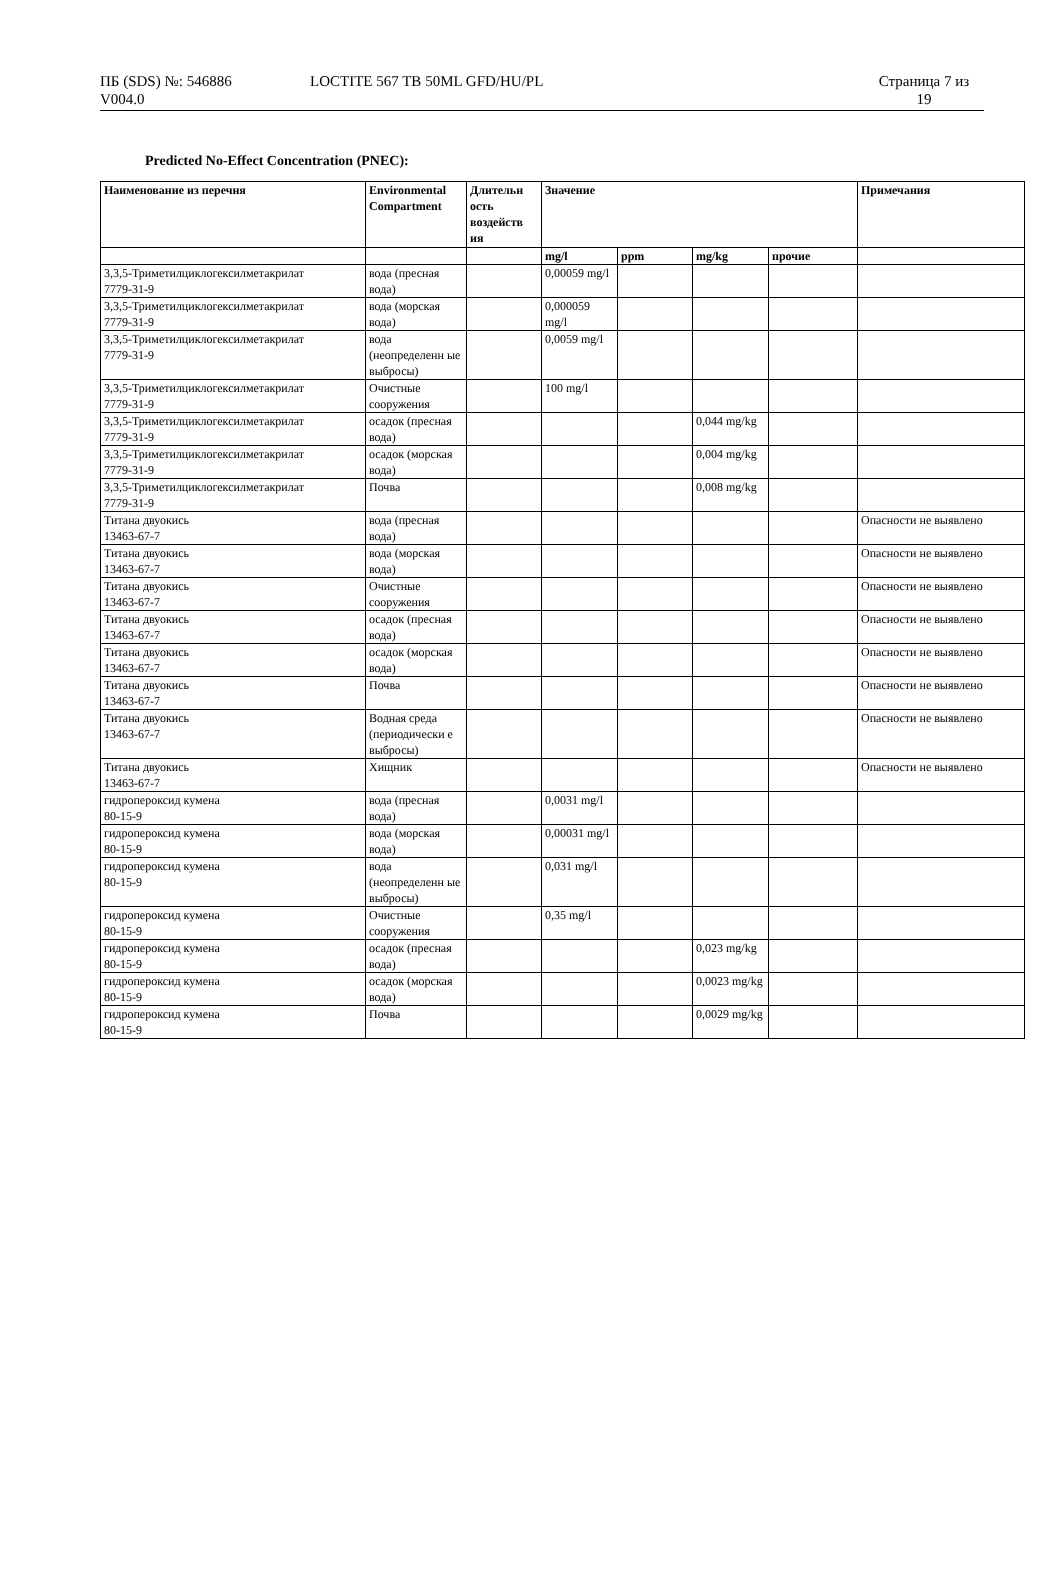ПБ (SDS) №: 546886
V004.0
LOCTITE 567 TB 50ML GFD/HU/PL Страница 7 из
19
Predicted No-Effect Concentration (PNEC):
| Наименование из перечня | Environmental Compartment | Длительн ость воздейств ия | Значение | | | | Примечания |
| --- | --- | --- | --- | --- | --- | --- | --- |
| | | | mg/l | ppm | mg/kg | прочие | |
| 3,3,5-Триметилциклогексилметакрилат 7779-31-9 | вода (пресная вода) | | 0,00059 mg/l | | | | |
| 3,3,5-Триметилциклогексилметакрилат 7779-31-9 | вода (морская вода) | | 0,000059 mg/l | | | | |
| 3,3,5-Триметилциклогексилметакрилат 7779-31-9 | вода (неопределенн ые выбросы) | | 0,0059 mg/l | | | | |
| 3,3,5-Триметилциклогексилметакрилат 7779-31-9 | Очистные сооружения | | 100 mg/l | | | | |
| 3,3,5-Триметилциклогексилметакрилат 7779-31-9 | осадок (пресная вода) | | | | 0,044 mg/kg | | |
| 3,3,5-Триметилциклогексилметакрилат 7779-31-9 | осадок (морская вода) | | | | 0,004 mg/kg | | |
| 3,3,5-Триметилциклогексилметакрилат 7779-31-9 | Почва | | | | 0,008 mg/kg | | |
| Титана двуокись 13463-67-7 | вода (пресная вода) | | | | | | Опасности не выявлено |
| Титана двуокись 13463-67-7 | вода (морская вода) | | | | | | Опасности не выявлено |
| Титана двуокись 13463-67-7 | Очистные сооружения | | | | | | Опасности не выявлено |
| Титана двуокись 13463-67-7 | осадок (пресная вода) | | | | | | Опасности не выявлено |
| Титана двуокись 13463-67-7 | осадок (морская вода) | | | | | | Опасности не выявлено |
| Титана двуокись 13463-67-7 | Почва | | | | | | Опасности не выявлено |
| Титана двуокись 13463-67-7 | Водная среда (периодически е выбросы) | | | | | | Опасности не выявлено |
| Титана двуокись 13463-67-7 | Хищник | | | | | | Опасности не выявлено |
| гидропероксид кумена 80-15-9 | вода (пресная вода) | | 0,0031 mg/l | | | | |
| гидропероксид кумена 80-15-9 | вода (морская вода) | | 0,00031 mg/l | | | | |
| гидропероксид кумена 80-15-9 | вода (неопределенн ые выбросы) | | 0,031 mg/l | | | | |
| гидропероксид кумена 80-15-9 | Очистные сооружения | | 0,35 mg/l | | | | |
| гидропероксид кумена 80-15-9 | осадок (пресная вода) | | | | 0,023 mg/kg | | |
| гидропероксид кумена 80-15-9 | осадок (морская вода) | | | | 0,0023 mg/kg | | |
| гидропероксид кумена 80-15-9 | Почва | | | | 0,0029 mg/kg | | |